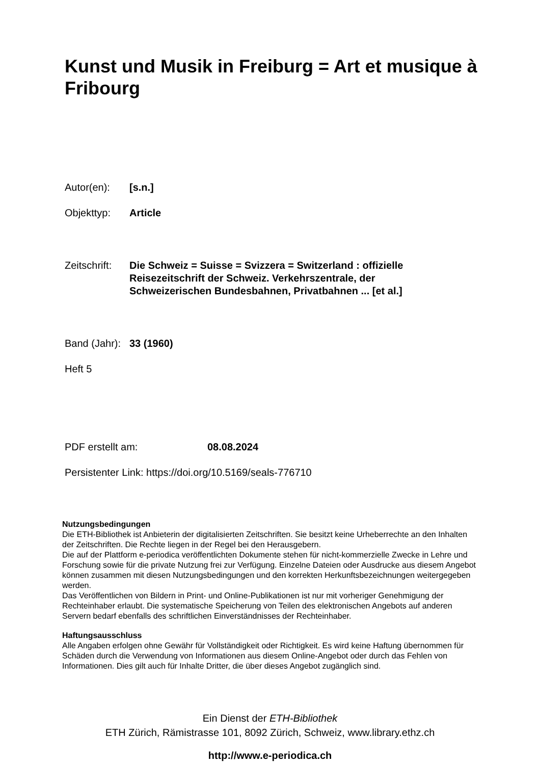Kunst und Musik in Freiburg = Art et musique à Fribourg
Autor(en): [s.n.]
Objekttyp: Article
Zeitschrift: Die Schweiz = Suisse = Svizzera = Switzerland : offizielle Reisezeitschrift der Schweiz. Verkehrszentrale, der Schweizerischen Bundesbahnen, Privatbahnen ... [et al.]
Band (Jahr): 33 (1960)
Heft 5
PDF erstellt am: 08.08.2024
Persistenter Link: https://doi.org/10.5169/seals-776710
Nutzungsbedingungen
Die ETH-Bibliothek ist Anbieterin der digitalisierten Zeitschriften. Sie besitzt keine Urheberrechte an den Inhalten der Zeitschriften. Die Rechte liegen in der Regel bei den Herausgebern.
Die auf der Plattform e-periodica veröffentlichten Dokumente stehen für nicht-kommerzielle Zwecke in Lehre und Forschung sowie für die private Nutzung frei zur Verfügung. Einzelne Dateien oder Ausdrucke aus diesem Angebot können zusammen mit diesen Nutzungsbedingungen und den korrekten Herkunftsbezeichnungen weitergegeben werden.
Das Veröffentlichen von Bildern in Print- und Online-Publikationen ist nur mit vorheriger Genehmigung der Rechteinhaber erlaubt. Die systematische Speicherung von Teilen des elektronischen Angebots auf anderen Servern bedarf ebenfalls des schriftlichen Einverständnisses der Rechteinhaber.
Haftungsausschluss
Alle Angaben erfolgen ohne Gewähr für Vollständigkeit oder Richtigkeit. Es wird keine Haftung übernommen für Schäden durch die Verwendung von Informationen aus diesem Online-Angebot oder durch das Fehlen von Informationen. Dies gilt auch für Inhalte Dritter, die über dieses Angebot zugänglich sind.
Ein Dienst der ETH-Bibliothek
ETH Zürich, Rämistrasse 101, 8092 Zürich, Schweiz, www.library.ethz.ch
http://www.e-periodica.ch